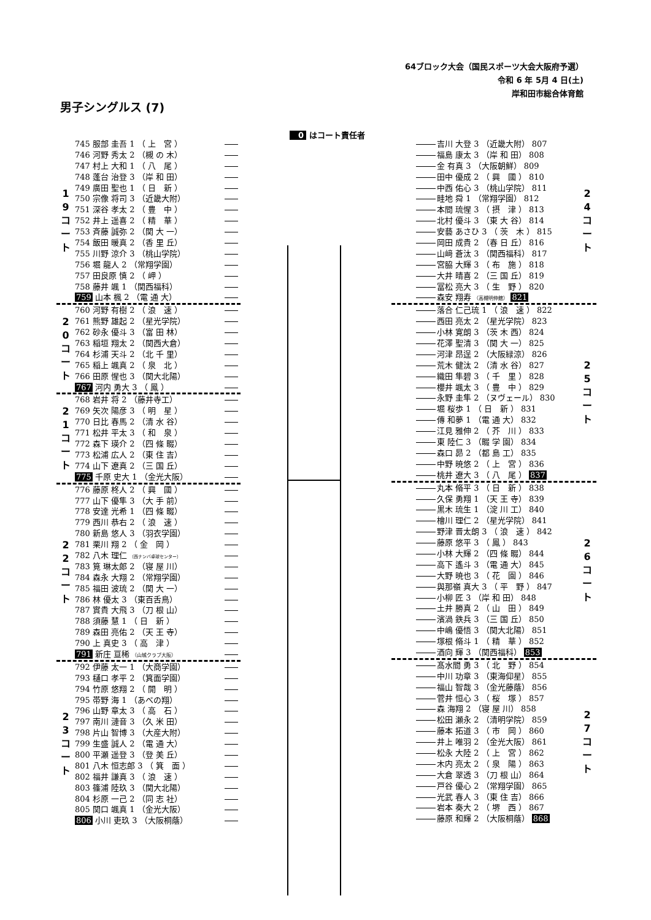64ブロック大会（国民スポーツ大会大阪府予選）
令和 6 年 5月 4 日(土)
岸和田市総合体育館
男子シングルス (7)
0 はコート責任者
1
9
コ
ー
ト
745 服部 圭吾 1 （ 上　宮 ）
746 河野 秀太 2 （槻 の 木）
747 村上 大和 1 （ 八　尾 ）
748 蓬台 治登 3 （岸 和 田）
749 廣田 聖也 1 （ 日　新 ）
750 宗像 将司 3 （近畿大附）
751 深谷 孝太 2 （ 豊　中 ）
752 井上 遥喜 2 （ 精　華 ）
753 斉藤 誠弥 2 （関 大 一）
754 飯田 暖真 2 （香 里 丘）
755 川野 涼介 3 （桃山学院）
756 堀 龍人 2 （常翔学園）
757 田良原 慎 2 （ 岬 ）
758 藤井 颯 1 （関西福科）
759 山本 楓 2 （電 通 大）
2
0
コ
ー
ト
760 河野 有樹 2 （ 浪　速 ）
761 熊野 雄起 2 （星光学院）
762 砂永 優斗 3 （富 田 林）
763 稲垣 翔太 2 （関西大倉）
764 杉浦 天斗 2 （北 千 里）
765 稲上 颯真 2 （ 泉　北 ）
766 田原 惺也 3 （関大北陽）
767 河内 勇大 3 （ 鳳 ）
2
1
コ
ー
ト
768 岩井 将 2 （藤井寺工）
769 矢次 陽彦 3 （ 明　星 ）
770 日比 春馬 2 （清 水 谷）
771 松井 平太 3 （ 和　泉 ）
772 森下 瑛介 2 （四 條 畷）
773 松浦 広人 2 （東 住 吉）
774 山下 遼真 2 （三 国 丘）
775 千原 史大 1 （金光大阪）
2
2
コ
ー
ト
776 藤原 柊人 2 （ 興　國 ）
777 山下 優隼 3 （大 手 前）
778 安達 光希 1 （四 條 畷）
779 西川 恭右 2 （ 浪　速 ）
780 新島 悠人 3 （羽衣学園）
781 栗川 翔 2 （ 金　岡 ）
782 八木 理仁 （西ナンバ卓球センター）
783 筧 琳太郎 2 （寝 屋 川）
784 森永 大翔 2 （常翔学園）
785 福田 波琉 2 （関 大 一）
786 林 優太 3 （東百舌鳥）
787 實貴 大飛 3 （刀 根 山）
788 須藤 慧 1 （ 日　新 ）
789 森田 亮佑 2 （天 王 寺）
790 上 真史 3 （ 高　津 ）
791 新庄 亘稀 （山城クラブ大阪）
2
3
コ
ー
ト
792 伊藤 太一 1 （大商学園）
793 樋口 孝平 2 （箕面学園）
794 竹原 悠翔 2 （ 開　明 ）
795 帯野 海 1 （あべの翔）
796 山野 章太 3 （ 高　石 ）
797 南川 漣音 3 （久 米 田）
798 片山 智博 3 （大産大附）
799 生盛 誠人 2 （電 通 大）
800 平瀬 遥登 3 （登 美 丘）
801 八木 恒志郎 3 （ 箕　面 ）
802 福井 謙真 3 （ 浪　速 ）
803 篠浦 陸玖 3 （関大北陽）
804 杉原 一己 2 （同 志 社）
805 関口 颯真 1 （金光大阪）
806 小川 吏玖 3 （大阪桐蔭）
吉川 大登 3 （近畿大附） 807
福島 康太 3 （岸 和 田） 808
金 有真 3 （大阪朝鮮） 809
田中 優成 2 （ 興　國 ） 810
中西 佑心 3 （桃山学院） 811
畦地 舜 1 （常翔学園） 812
本間 琉惺 3 （ 摂　津 ） 813
北村 優斗 3 （東 大 谷） 814
安藝 あさひ 3 （ 茨　木 ） 815
岡田 成貴 2 （春 日 丘） 816
山﨑 蒼汰 3 （関西福科） 817
宮脇 大輝 3 （ 布　施 ） 818
大井 晴喜 2 （三 国 丘） 819
冨松 亮大 3 （ 生　野 ） 820
森安 翔寿 （高槻明伸館） 821
2
4
コ
ー
ト
落合 仁己琉 1 （ 浪　速 ） 822
西田 亮太 2 （星光学院） 823
小林 寛朗 3 （茨 木 西） 824
花澤 聖清 3 （関 大 一） 825
河津 昂逞 2 （大阪緑涼） 826
荒木 健汰 2 （清 水 谷） 827
織田 隼碧 3 （ 千　里 ） 828
櫻井 颯太 3 （ 豊　中 ） 829
永野 圭隼 2 （ヌヴェール） 830
堀 桜歩 1 （ 日　新 ） 831
傳 和夢 1 （電 通 大） 832
江見 雅伸 2 （ 芥　川 ） 833
東 陸仁 3 （畷 学 園） 834
森口 昴 2 （都 島 工） 835
中野 暁悠 2 （ 上　宮 ） 836
桃井 遼大 3 （ 八　尾 ） 837
2
5
コ
ー
ト
丸本 脩平 3 （ 日　新 ） 838
久保 勇翔 1 （天 王 寺） 839
黒木 琉生 1 （淀 川 工） 840
檜川 理仁 2 （星光学院） 841
野津 晋太朗 3 （ 浪　速 ） 842
藤原 悠平 3 （ 鳳 ） 843
小林 大輝 2 （四 條 畷） 844
高下 遙斗 3 （電 通 大） 845
大野 暁也 3 （ 花　園 ） 846
與那嶺 真大 3 （ 平　野 ） 847
小柳 匠 3 （岸 和 田） 848
土井 勝真 2 （ 山　田 ） 849
濱渦 鉄兵 3 （三 国 丘） 850
中嶋 優悟 3 （関大北陽） 851
塚根 脩斗 1 （ 精　華 ） 852
酒向 輝 3 （関西福科） 853
2
6
コ
ー
ト
髙水間 勇 3 （ 北　野 ） 854
中川 功章 3 （東海仰星） 855
福山 智哉 3 （金光藤蔭） 856
菅井 恒心 3 （ 桜　塚 ） 857
森 海翔 2 （寝 屋 川） 858
松田 瀬永 2 （清明学院） 859
藤本 拓道 3 （ 市　岡 ） 860
井上 唯羽 2 （金光大阪） 861
松永 大陸 2 （ 上　宮 ） 862
木内 亮太 2 （ 泉　陽 ） 863
大倉 翠透 3 （刀 根 山） 864
戸谷 優心 2 （常翔学園） 865
光武 春人 3 （東 住 吉） 866
岩本 奏大 2 （ 堺　西 ） 867
藤原 和輝 2 （大阪桐蔭） 868
2
7
コ
ー
ト